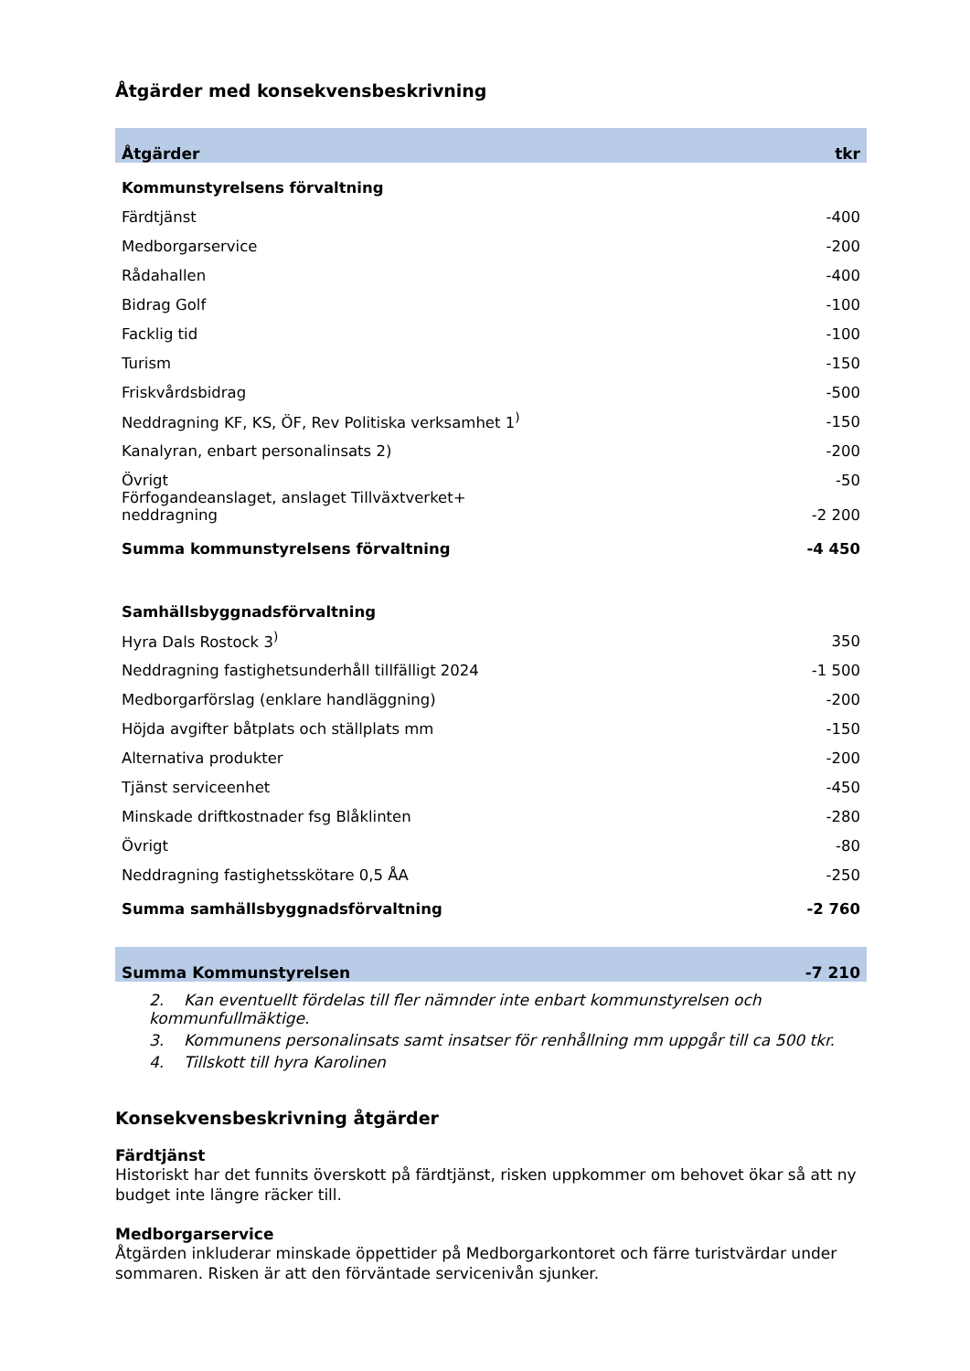Åtgärder med konsekvensbeskrivning
| Åtgärder | tkr |
| --- | --- |
| Kommunstyrelsens förvaltning | |
| Färdtjänst | -400 |
| Medborgarservice | -200 |
| Rådahallen | -400 |
| Bidrag Golf | -100 |
| Facklig tid | -100 |
| Turism | -150 |
| Friskvårdsbidrag | -500 |
| Neddragning KF, KS, ÖF, Rev Politiska verksamhet 1<sup>)</sup> | -150 |
| Kanalyran, enbart personalinsats 2) | -200 |
| Övrigt | -50 |
| Förfogandeanslaget, anslaget Tillväxtverket+ neddragning | -2 200 |
| Summa kommunstyrelsens förvaltning | -4 450 |
| Samhällsbyggnadsförvaltning | |
| Hyra Dals Rostock 3<sup>)</sup> | 350 |
| Neddragning fastighetsunderhåll tillfälligt 2024 | -1 500 |
| Medborgarförslag (enklare handläggning) | -200 |
| Höjda avgifter båtplats och ställplats mm | -150 |
| Alternativa produkter | -200 |
| Tjänst serviceenhet | -450 |
| Minskade driftkostnader fsg Blåklinten | -280 |
| Övrigt | -80 |
| Neddragning fastighetsskötare 0,5 ÅA | -250 |
| Summa samhällsbyggnadsförvaltning | -2 760 |
| Summa Kommunstyrelsen | -7 210 |
2. Kan eventuellt fördelas till fler nämnder inte enbart kommunstyrelsen och kommunfullmäktige.
3. Kommunens personalinsats samt insatser för renhållning mm uppgår till ca 500 tkr.
4. Tillskott till hyra Karolinen
Konsekvensbeskrivning åtgärder
Färdtjänst
Historiskt har det funnits överskott på färdtjänst, risken uppkommer om behovet ökar så att ny budget inte längre räcker till.
Medborgarservice
Åtgärden inkluderar minskade öppettider på Medborgarkontoret och färre turistvärdar under sommaren. Risken är att den förväntade servicenivån sjunker.